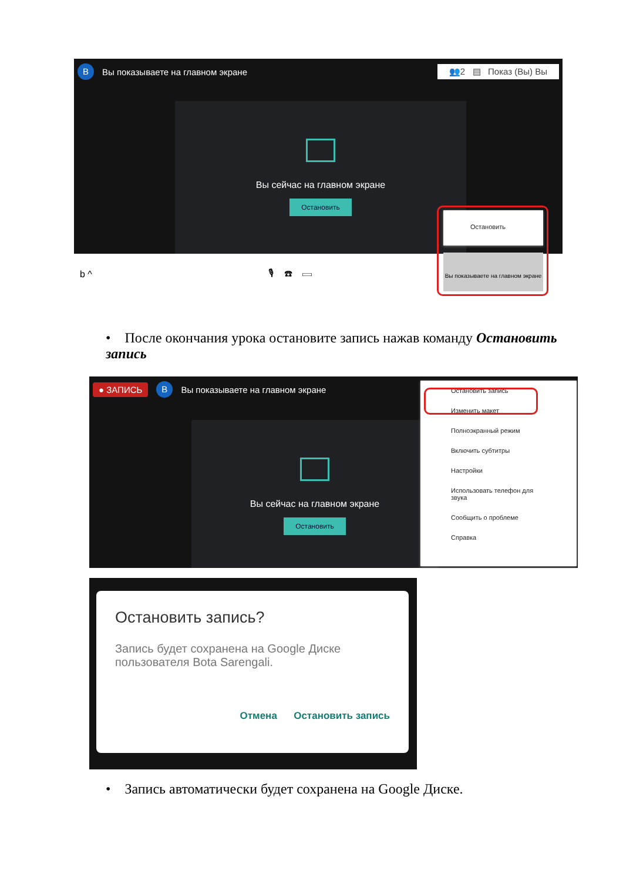B Вы показываете на главном экране 👥2 ▤ Показ (Вы) Вы
Вы сейчас на главном экране
Остановить
b ^ 🎙 ☎ ▭
Остановить
Вы показываете на главном экране
• После окончания урока остановите запись нажав команду Остановить запись
● ЗАПИСЬ B Вы показываете на главном экране
Вы сейчас на главном экране
Остановить
Остановить запись
Изменить макет
Полноэкранный режим
Включить субтитры
Настройки
Использовать телефон для звука
Сообщить о проблеме
Справка
Остановить запись?
Запись будет сохранена на Google Диске пользователя Bota Sarengali.
Отмена Остановить запись
• Запись автоматически будет сохранена на Google Диске.